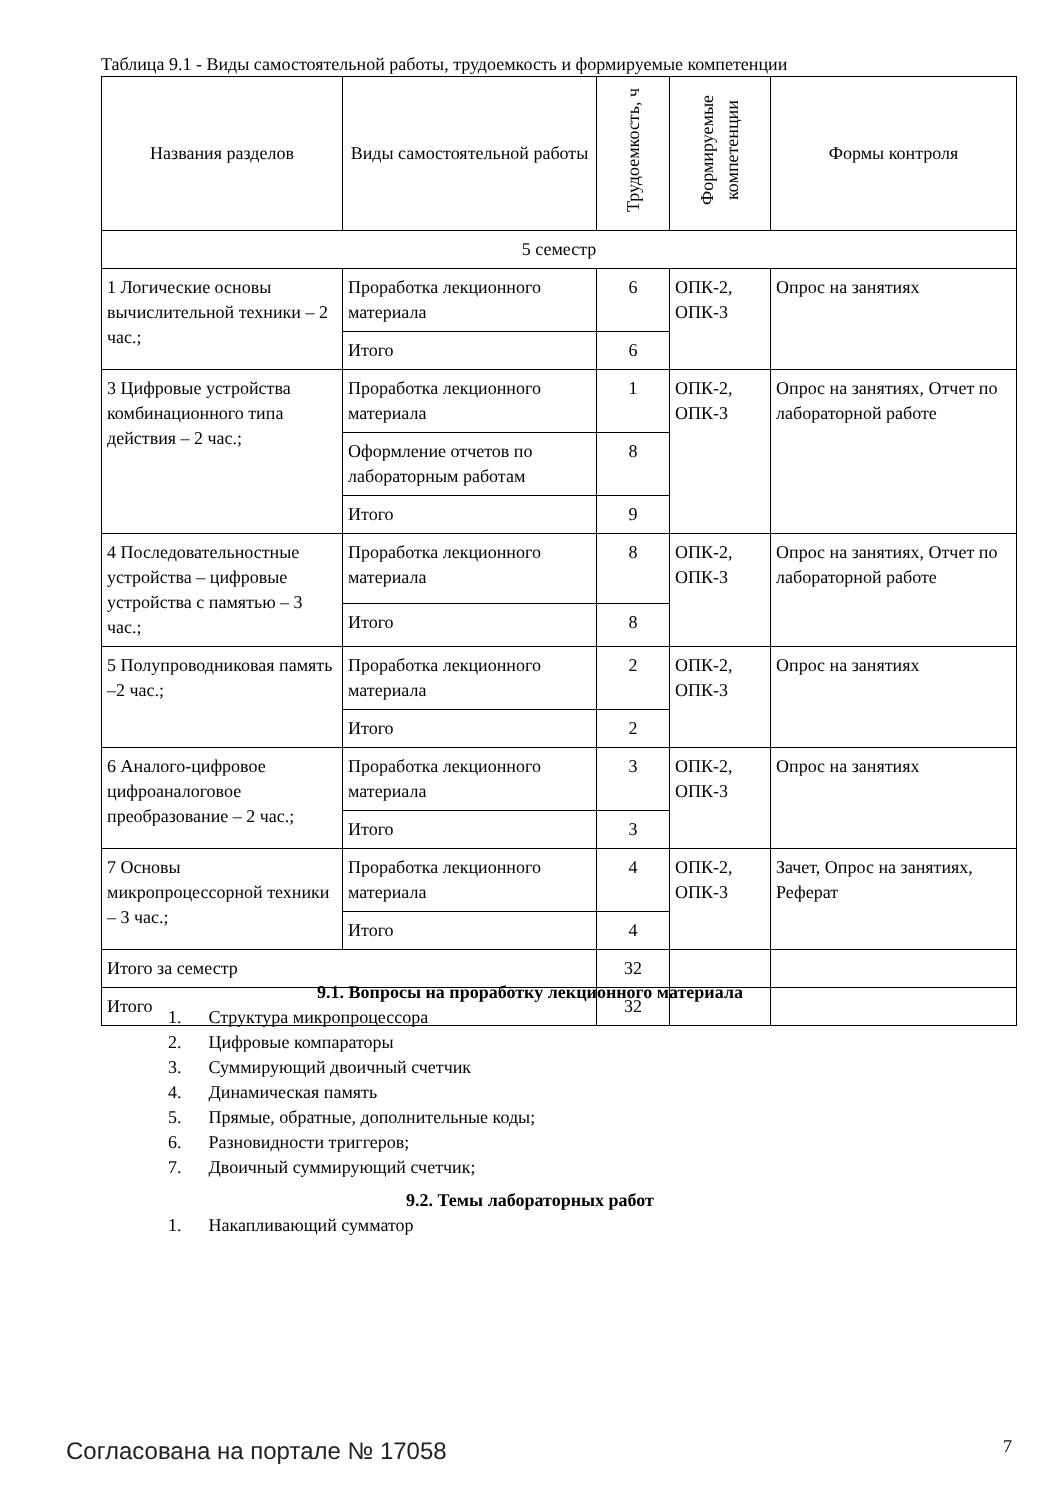Таблица 9.1 - Виды самостоятельной работы, трудоемкость и формируемые компетенции
| Названия разделов | Виды самостоятельной работы | Трудоемкость, ч | Формируемые компетенции | Формы контроля |
| --- | --- | --- | --- | --- |
| 5 семестр | | | | |
| 1 Логические основы вычислительной техники – 2 час.; | Проработка лекционного материала | 6 | ОПК-2, ОПК-3 | Опрос на занятиях |
| | Итого | 6 | | |
| 3 Цифровые устройства комбинационного типа действия – 2 час.; | Проработка лекционного материала | 1 | ОПК-2, ОПК-3 | Опрос на занятиях, Отчет по лабораторной работе |
| | Оформление отчетов по лабораторным работам | 8 | | |
| | Итого | 9 | | |
| 4 Последовательностные устройства – цифровые устройства с памятью – 3 час.; | Проработка лекционного материала | 8 | ОПК-2, ОПК-3 | Опрос на занятиях, Отчет по лабораторной работе |
| | Итого | 8 | | |
| 5 Полупроводниковая память –2 час.; | Проработка лекционного материала | 2 | ОПК-2, ОПК-3 | Опрос на занятиях |
| | Итого | 2 | | |
| 6 Аналого-цифровое цифроаналоговое преобразование – 2 час.; | Проработка лекционного материала | 3 | ОПК-2, ОПК-3 | Опрос на занятиях |
| | Итого | 3 | | |
| 7 Основы микропроцессорной техники – 3 час.; | Проработка лекционного материала | 4 | ОПК-2, ОПК-3 | Зачет, Опрос на занятиях, Реферат |
| | Итого | 4 | | |
| Итого за семестр | | 32 | | |
| Итого | | 32 | | |
9.1. Вопросы на проработку лекционного материала
1. Структура микропроцессора
2. Цифровые компараторы
3. Суммирующий двоичный счетчик
4. Динамическая память
5. Прямые, обратные, дополнительные коды;
6. Разновидности триггеров;
7. Двоичный суммирующий счетчик;
9.2. Темы лабораторных работ
1. Накапливающий сумматор
Согласована на портале № 17058 7